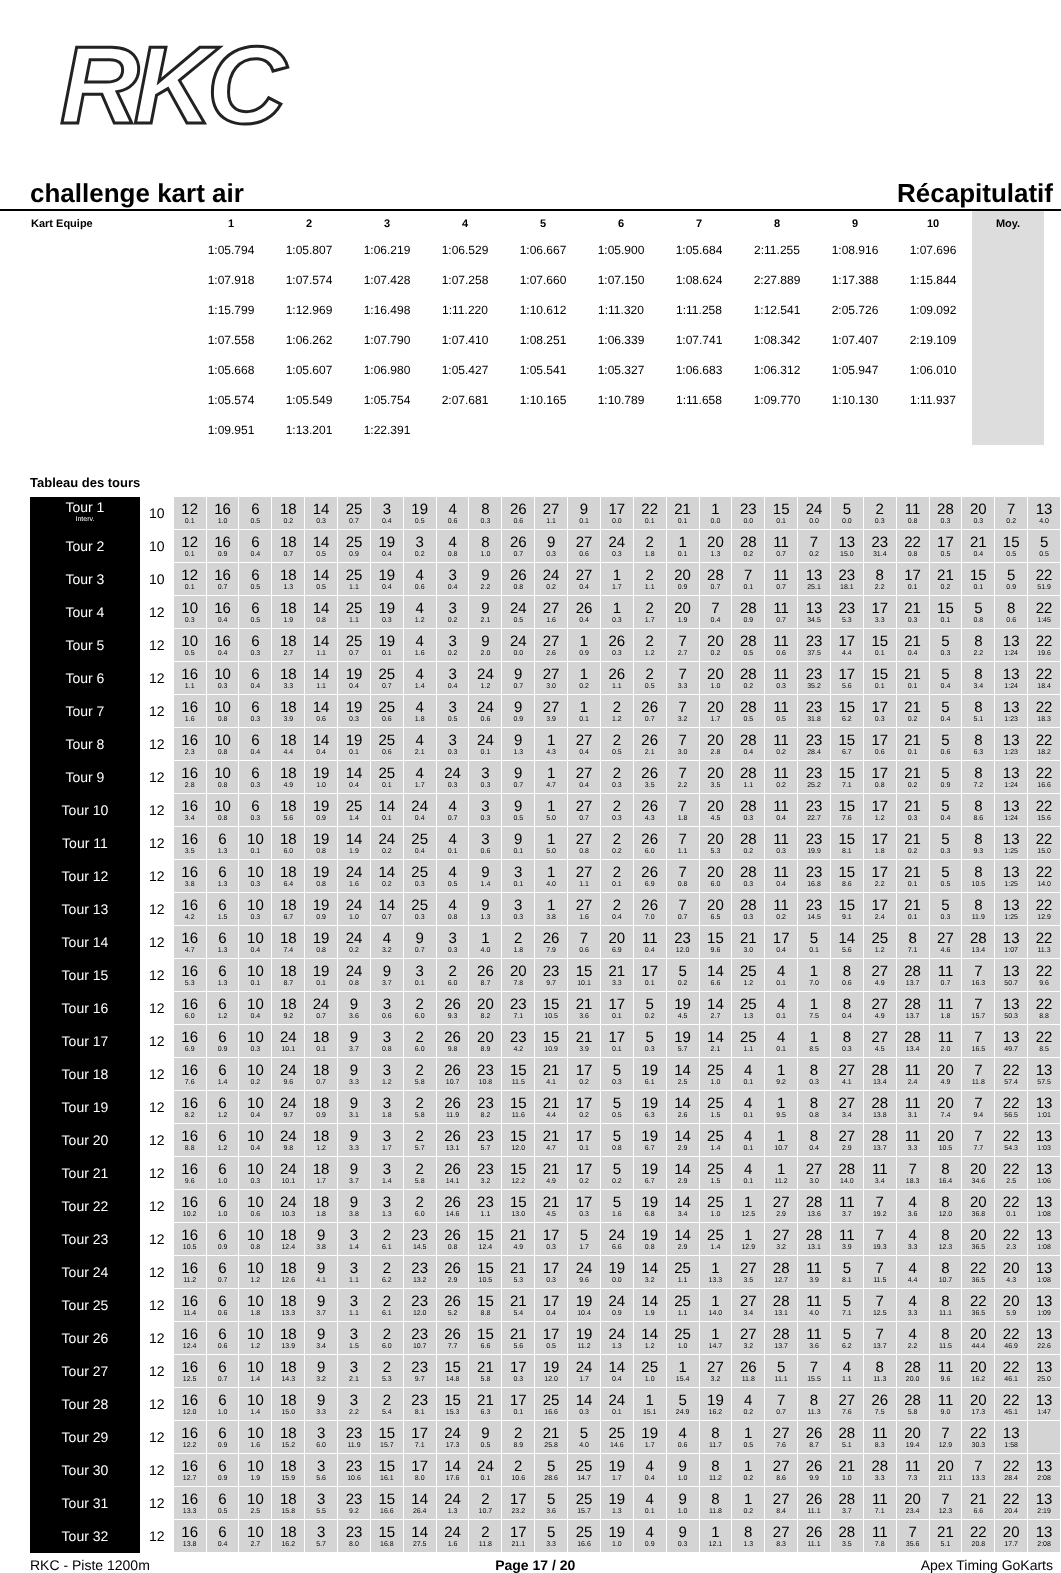RKC
challenge kart air Récapitulatif
| Kart Equipe | 1 | 2 | 3 | 4 | 5 | 6 | 7 | 8 | 9 | 10 | Moy. |
| --- | --- | --- | --- | --- | --- | --- | --- | --- | --- | --- | --- |
| | 1:05.794 | 1:05.807 | 1:06.219 | 1:06.529 | 1:06.667 | 1:05.900 | 1:05.684 | 2:11.255 | 1:08.916 | 1:07.696 | |
| | 1:07.918 | 1:07.574 | 1:07.428 | 1:07.258 | 1:07.660 | 1:07.150 | 1:08.624 | 2:27.889 | 1:17.388 | 1:15.844 | |
| | 1:15.799 | 1:12.969 | 1:16.498 | 1:11.220 | 1:10.612 | 1:11.320 | 1:11.258 | 1:12.541 | 2:05.726 | 1:09.092 | |
| | 1:07.558 | 1:06.262 | 1:07.790 | 1:07.410 | 1:08.251 | 1:06.339 | 1:07.741 | 1:08.342 | 1:07.407 | 2:19.109 | |
| | 1:05.668 | 1:05.607 | 1:06.980 | 1:05.427 | 1:05.541 | 1:05.327 | 1:06.683 | 1:06.312 | 1:05.947 | 1:06.010 | |
| | 1:05.574 | 1:05.549 | 1:05.754 | 2:07.681 | 1:10.165 | 1:10.789 | 1:11.658 | 1:09.770 | 1:10.130 | 1:11.937 | |
| | 1:09.951 | 1:13.201 | 1:22.391 | | | | | | | | |
Tableau des tours
| Tour 1 Interv. | 10 | 12 0.1 | 16 1.0 | 6 0.5 | 18 0.2 | 14 0.3 | 25 0.7 | 3 0.4 | 19 0.5 | 4 0.6 | 8 0.3 | 26 0.6 | 27 1.1 | 9 0.1 | 17 0.0 | 22 0.1 | 21 0.1 | 1 0.0 | 23 0.0 | 15 0.1 | 24 0.0 | 5 0.0 | 2 0.3 | 11 0.8 | 28 0.3 | 20 0.3 | 7 0.2 | 13 4.0 |
| Tour 2 | 10 | 12 0.1 | 16 0.9 | 6 0.4 | 18 0.7 | 14 0.5 | 25 0.9 | 19 0.4 | 3 0.2 | 4 0.8 | 8 1.0 | 26 0.7 | 9 0.3 | 27 0.6 | 24 0.3 | 2 1.8 | 1 0.1 | 20 1.3 | 28 0.2 | 11 0.7 | 7 0.2 | 13 15.0 | 23 31.4 | 22 0.8 | 17 0.5 | 21 0.4 | 15 0.5 | 5 0.5 |
| Tour 3 | 10 | 12 0.1 | 16 0.7 | 6 0.5 | 18 1.3 | 14 0.5 | 25 1.1 | 19 0.4 | 4 0.6 | 3 0.4 | 9 2.2 | 26 0.8 | 24 0.2 | 27 0.4 | 1 1.7 | 2 1.1 | 20 0.9 | 28 0.7 | 7 0.1 | 11 0.7 | 13 25.1 | 23 18.1 | 8 2.2 | 17 0.1 | 21 0.2 | 15 0.1 | 5 0.9 | 22 51.9 |
| Tour 4 | 12 | 10 0.3 | 16 0.4 | 6 0.5 | 18 1.9 | 14 0.8 | 25 1.1 | 19 0.3 | 4 1.2 | 3 0.2 | 9 2.1 | 24 0.5 | 27 1.6 | 26 0.4 | 1 0.3 | 2 1.7 | 20 1.9 | 7 0.4 | 28 0.9 | 11 0.7 | 13 34.5 | 23 5.3 | 17 3.3 | 21 0.3 | 15 0.1 | 5 0.8 | 8 0.6 | 22 1:45 |
| Tour 5 | 12 | 10 0.5 | 16 0.4 | 6 0.3 | 18 2.7 | 14 1.1 | 25 0.7 | 19 0.1 | 4 1.6 | 3 0.2 | 9 2.0 | 24 0.0 | 27 2.6 | 1 0.9 | 26 0.3 | 2 1.2 | 7 2.7 | 20 0.2 | 28 0.5 | 11 0.6 | 23 37.5 | 17 4.4 | 15 0.1 | 21 0.4 | 5 0.3 | 8 2.2 | 13 1:24 | 22 19.6 |
| Tour 6 | 12 | 16 1.1 | 10 0.3 | 6 0.4 | 18 3.3 | 14 1.1 | 19 0.4 | 25 0.7 | 4 1.4 | 3 0.4 | 24 1.2 | 9 0.7 | 27 3.0 | 1 0.2 | 26 1.1 | 2 0.5 | 7 3.3 | 20 1.0 | 28 0.2 | 11 0.3 | 23 35.2 | 17 5.6 | 15 0.1 | 21 0.1 | 5 0.4 | 8 3.4 | 13 1:24 | 22 18.4 |
| Tour 7 | 12 | 16 1.6 | 10 0.8 | 6 0.3 | 18 3.9 | 14 0.6 | 19 0.3 | 25 0.6 | 4 1.8 | 3 0.5 | 24 0.6 | 9 0.9 | 27 3.9 | 1 0.1 | 2 1.2 | 26 0.7 | 7 3.2 | 20 1.7 | 28 0.5 | 11 0.5 | 23 31.8 | 15 6.2 | 17 0.3 | 21 0.2 | 5 0.4 | 8 5.1 | 13 1:23 | 22 18.3 |
| Tour 8 | 12 | 16 2.3 | 10 0.8 | 6 0.4 | 18 4.4 | 14 0.4 | 19 0.1 | 25 0.6 | 4 2.1 | 3 0.3 | 24 0.1 | 9 1.3 | 1 4.3 | 27 0.4 | 2 0.5 | 26 2.1 | 7 3.0 | 20 2.8 | 28 0.4 | 11 0.2 | 23 28.4 | 15 6.7 | 17 0.6 | 21 0.1 | 5 0.6 | 8 6.3 | 13 1:23 | 22 18.2 |
| Tour 9 | 12 | 16 2.8 | 10 0.8 | 6 0.3 | 18 4.9 | 19 1.0 | 14 0.4 | 25 0.1 | 4 1.7 | 24 0.3 | 3 0.3 | 9 0.7 | 1 4.7 | 27 0.4 | 2 0.3 | 26 3.5 | 7 2.2 | 20 3.5 | 28 1.1 | 11 0.2 | 23 25.2 | 15 7.1 | 17 0.8 | 21 0.2 | 5 0.9 | 8 7.2 | 13 1:24 | 22 16.6 |
| Tour 10 | 12 | 16 3.4 | 10 0.8 | 6 0.3 | 18 5.6 | 19 0.9 | 25 1.4 | 14 0.1 | 24 0.4 | 4 0.7 | 3 0.3 | 9 0.5 | 1 5.0 | 27 0.7 | 2 0.3 | 26 4.3 | 7 1.8 | 20 4.5 | 28 0.3 | 11 0.4 | 23 22.7 | 15 7.6 | 17 1.2 | 21 0.3 | 5 0.4 | 8 8.6 | 13 1:24 | 22 15.6 |
| Tour 11 | 12 | 16 3.5 | 6 1.3 | 10 0.1 | 18 6.0 | 19 0.8 | 14 1.9 | 24 0.2 | 25 0.4 | 4 0.1 | 3 0.6 | 9 0.1 | 1 5.0 | 27 0.8 | 2 0.2 | 26 6.0 | 7 1.1 | 20 5.3 | 28 0.2 | 11 0.3 | 23 19.9 | 15 8.1 | 17 1.8 | 21 0.2 | 5 0.3 | 8 9.3 | 13 1:25 | 22 15.0 |
| Tour 12 | 12 | 16 3.8 | 6 1.3 | 10 0.3 | 18 6.4 | 19 0.8 | 24 1.6 | 14 0.2 | 25 0.3 | 4 0.5 | 9 1.4 | 3 0.1 | 1 4.0 | 27 1.1 | 2 0.1 | 26 6.9 | 7 0.8 | 20 6.0 | 28 0.3 | 11 0.4 | 23 16.8 | 15 8.6 | 17 2.2 | 21 0.1 | 5 0.5 | 8 10.5 | 13 1:25 | 22 14.0 |
| Tour 13 | 12 | 16 4.2 | 6 1.5 | 10 0.3 | 18 6.7 | 19 0.9 | 24 1.0 | 14 0.7 | 25 0.3 | 4 0.8 | 9 1.3 | 3 0.3 | 1 3.8 | 27 1.6 | 2 0.4 | 26 7.0 | 7 0.7 | 20 6.5 | 28 0.3 | 11 0.2 | 23 14.5 | 15 9.1 | 17 2.4 | 21 0.1 | 5 0.3 | 8 11.9 | 13 1:25 | 22 12.9 |
| Tour 14 | 12 | 16 4.7 | 6 1.3 | 10 0.4 | 18 7.4 | 19 0.8 | 24 0.2 | 4 3.2 | 9 0.7 | 3 0.3 | 1 4.0 | 2 1.8 | 26 7.9 | 7 0.6 | 20 6.9 | 11 0.4 | 23 12.0 | 15 9.6 | 21 3.0 | 17 0.4 | 5 0.1 | 14 5.6 | 25 1.2 | 8 7.1 | 27 4.6 | 28 13.4 | 13 1:07 | 22 11.3 |
| Tour 15 | 12 | 16 5.3 | 6 1.3 | 10 0.1 | 18 8.7 | 19 0.1 | 24 0.8 | 9 3.7 | 3 0.1 | 2 6.0 | 26 8.7 | 20 7.8 | 23 9.7 | 15 10.1 | 21 3.3 | 17 0.1 | 5 0.2 | 14 6.6 | 25 1.2 | 4 0.1 | 1 7.0 | 8 0.6 | 27 4.9 | 28 13.7 | 11 0.7 | 7 16.3 | 13 50.7 | 22 9.6 |
| Tour 16 | 12 | 16 6.0 | 6 1.2 | 10 0.4 | 18 9.2 | 24 0.7 | 9 3.6 | 3 0.6 | 2 6.0 | 26 9.3 | 20 8.2 | 23 7.1 | 15 10.5 | 21 3.6 | 17 0.1 | 5 0.2 | 19 4.5 | 14 2.7 | 25 1.3 | 4 0.1 | 1 7.5 | 8 0.4 | 27 4.9 | 28 13.7 | 11 1.8 | 7 15.7 | 13 50.3 | 22 8.8 |
| Tour 17 | 12 | 16 6.9 | 6 0.9 | 10 0.3 | 24 10.1 | 18 0.1 | 9 3.7 | 3 0.8 | 2 6.0 | 26 9.8 | 20 8.9 | 23 4.2 | 15 10.9 | 21 3.9 | 17 0.1 | 5 0.3 | 19 5.7 | 14 2.1 | 25 1.1 | 4 0.1 | 1 8.5 | 8 0.3 | 27 4.5 | 28 13.4 | 11 2.0 | 7 16.5 | 13 49.7 | 22 8.5 |
| Tour 18 | 12 | 16 7.6 | 6 1.4 | 10 0.2 | 24 9.6 | 18 0.7 | 9 3.3 | 3 1.2 | 2 5.8 | 26 10.7 | 23 10.8 | 15 11.5 | 21 4.1 | 17 0.2 | 5 0.3 | 19 6.1 | 14 2.5 | 25 1.0 | 4 0.1 | 1 9.2 | 8 0.3 | 27 4.1 | 28 13.4 | 11 2.4 | 20 4.9 | 7 11.8 | 22 57.4 | 13 57.5 |
| Tour 19 | 12 | 16 8.2 | 6 1.2 | 10 0.4 | 24 9.7 | 18 0.9 | 9 3.1 | 3 1.8 | 2 5.8 | 26 11.9 | 23 8.2 | 15 11.6 | 21 4.4 | 17 0.2 | 5 0.5 | 19 6.3 | 14 2.6 | 25 1.5 | 4 0.1 | 1 9.5 | 8 0.8 | 27 3.4 | 28 13.8 | 11 3.1 | 20 7.4 | 7 9.4 | 22 56.5 | 13 1:01 |
| Tour 20 | 12 | 16 8.8 | 6 1.2 | 10 0.4 | 24 9.8 | 18 1.2 | 9 3.3 | 3 1.7 | 2 5.7 | 26 13.1 | 23 5.7 | 15 12.0 | 21 4.7 | 17 0.1 | 5 0.8 | 19 6.7 | 14 2.9 | 25 1.4 | 4 0.1 | 1 10.7 | 8 0.4 | 27 2.9 | 28 13.7 | 11 3.3 | 20 10.5 | 7 7.7 | 22 54.3 | 13 1:03 |
| Tour 21 | 12 | 16 9.6 | 6 1.0 | 10 0.3 | 24 10.1 | 18 1.7 | 9 3.7 | 3 1.4 | 2 5.8 | 26 14.1 | 23 3.2 | 15 12.2 | 21 4.9 | 17 0.2 | 5 0.2 | 19 6.7 | 14 2.9 | 25 1.5 | 4 0.1 | 1 11.2 | 27 3.0 | 28 14.0 | 11 3.4 | 7 18.3 | 8 16.4 | 20 34.6 | 22 2.5 | 13 1:06 |
| Tour 22 | 12 | 16 10.2 | 6 1.0 | 10 0.6 | 24 10.3 | 18 1.8 | 9 3.8 | 3 1.3 | 2 6.0 | 26 14.6 | 23 1.1 | 15 13.0 | 21 4.5 | 17 0.3 | 5 1.6 | 19 6.8 | 14 3.4 | 25 1.0 | 1 12.5 | 27 2.9 | 28 13.6 | 11 3.7 | 7 19.2 | 4 3.6 | 8 12.0 | 20 36.8 | 22 0.1 | 13 1:08 |
| Tour 23 | 12 | 16 10.5 | 6 0.9 | 10 0.8 | 18 12.4 | 9 3.8 | 3 1.4 | 2 6.1 | 23 14.5 | 26 0.8 | 15 12.4 | 21 4.9 | 17 0.3 | 5 1.7 | 24 6.6 | 19 0.8 | 14 2.9 | 25 1.4 | 1 12.9 | 27 3.2 | 28 13.1 | 11 3.9 | 7 19.3 | 4 3.3 | 8 12.3 | 20 36.5 | 22 2.3 | 13 1:08 |
| Tour 24 | 12 | 16 11.2 | 6 0.7 | 10 1.2 | 18 12.6 | 9 4.1 | 3 1.1 | 2 6.2 | 23 13.2 | 26 2.9 | 15 10.5 | 21 5.3 | 17 0.3 | 24 9.6 | 19 0.0 | 14 3.2 | 25 1.1 | 1 13.3 | 27 3.5 | 28 12.7 | 11 3.9 | 5 8.1 | 7 11.5 | 4 4.4 | 8 10.7 | 22 36.5 | 20 4.3 | 13 1:08 |
| Tour 25 | 12 | 16 11.4 | 6 0.6 | 10 1.8 | 18 13.3 | 9 3.7 | 3 1.1 | 2 6.1 | 23 12.0 | 26 5.2 | 15 8.8 | 21 5.4 | 17 0.4 | 19 10.4 | 24 0.9 | 14 1.9 | 25 1.1 | 1 14.0 | 27 3.4 | 28 13.1 | 11 4.0 | 5 7.1 | 7 12.5 | 4 3.3 | 8 11.1 | 22 36.5 | 20 5.9 | 13 1:09 |
| Tour 26 | 12 | 16 12.4 | 6 0.6 | 10 1.2 | 18 13.9 | 9 3.4 | 3 1.5 | 2 6.0 | 23 10.7 | 26 7.7 | 15 6.6 | 21 5.6 | 17 0.5 | 19 11.2 | 24 1.3 | 14 1.2 | 25 1.0 | 1 14.7 | 27 3.2 | 28 13.7 | 11 3.6 | 5 6.2 | 7 13.7 | 4 2.2 | 8 11.5 | 20 44.4 | 22 46.9 | 13 22.6 |
| Tour 27 | 12 | 16 12.5 | 6 0.7 | 10 1.4 | 18 14.3 | 9 3.2 | 3 2.1 | 2 5.3 | 23 9.7 | 15 14.8 | 21 5.8 | 17 0.3 | 19 12.0 | 24 1.7 | 14 0.4 | 25 1.0 | 1 15.4 | 27 3.2 | 26 11.8 | 5 11.1 | 7 15.5 | 4 1.1 | 8 11.3 | 28 20.0 | 11 9.6 | 20 16.2 | 22 46.1 | 13 25.0 |
| Tour 28 | 12 | 16 12.0 | 6 1.0 | 10 1.4 | 18 15.0 | 9 3.3 | 3 2.2 | 2 5.4 | 23 8.1 | 15 15.3 | 21 6.3 | 17 0.1 | 25 16.6 | 14 0.3 | 24 0.1 | 1 15.1 | 5 24.9 | 19 16.2 | 4 0.2 | 7 0.7 | 8 11.3 | 27 7.6 | 26 7.5 | 28 5.8 | 11 9.0 | 20 17.3 | 22 45.1 | 13 1:47 |
| Tour 29 | 12 | 16 12.2 | 6 0.9 | 10 1.6 | 18 15.2 | 3 6.0 | 23 11.9 | 15 15.7 | 17 7.1 | 24 17.3 | 9 0.5 | 2 8.9 | 21 25.8 | 5 4.0 | 25 14.6 | 19 1.7 | 4 0.6 | 8 11.7 | 1 0.5 | 27 7.6 | 26 8.7 | 28 5.1 | 11 8.3 | 20 19.4 | 7 12.9 | 22 30.3 | 13 1:58 | |
| Tour 30 | 12 | 16 12.7 | 6 0.9 | 10 1.9 | 18 15.9 | 3 5.6 | 23 10.6 | 15 16.1 | 17 8.0 | 14 17.6 | 24 0.1 | 2 10.6 | 5 28.6 | 25 14.7 | 19 1.7 | 4 0.4 | 9 1.0 | 8 11.2 | 1 0.2 | 27 8.6 | 26 9.9 | 21 1.0 | 28 3.3 | 11 7.3 | 20 21.1 | 7 13.3 | 22 28.4 | 13 2:08 |
| Tour 31 | 12 | 16 13.3 | 6 0.5 | 10 2.5 | 18 15.8 | 3 5.5 | 23 9.2 | 15 16.6 | 14 26.4 | 24 1.3 | 2 10.7 | 17 23.2 | 5 3.6 | 25 15.7 | 19 1.3 | 4 0.1 | 9 1.0 | 8 11.8 | 1 0.2 | 27 8.4 | 26 11.1 | 28 3.7 | 11 7.1 | 20 23.4 | 7 12.3 | 21 6.6 | 22 20.4 | 13 2:19 |
| Tour 32 | 12 | 16 13.8 | 6 0.4 | 10 2.7 | 18 16.2 | 3 5.7 | 23 8.0 | 15 16.8 | 14 27.5 | 24 1.6 | 2 11.8 | 17 21.1 | 5 3.3 | 25 16.6 | 19 1.0 | 4 0.9 | 9 0.3 | 1 12.1 | 8 1.3 | 27 8.3 | 26 11.1 | 28 3.5 | 11 7.8 | 7 35.6 | 21 5.1 | 22 20.8 | 20 17.7 | 13 2:08 |
RKC - Piste 1200m Page 17 / 20 Apex Timing GoKarts